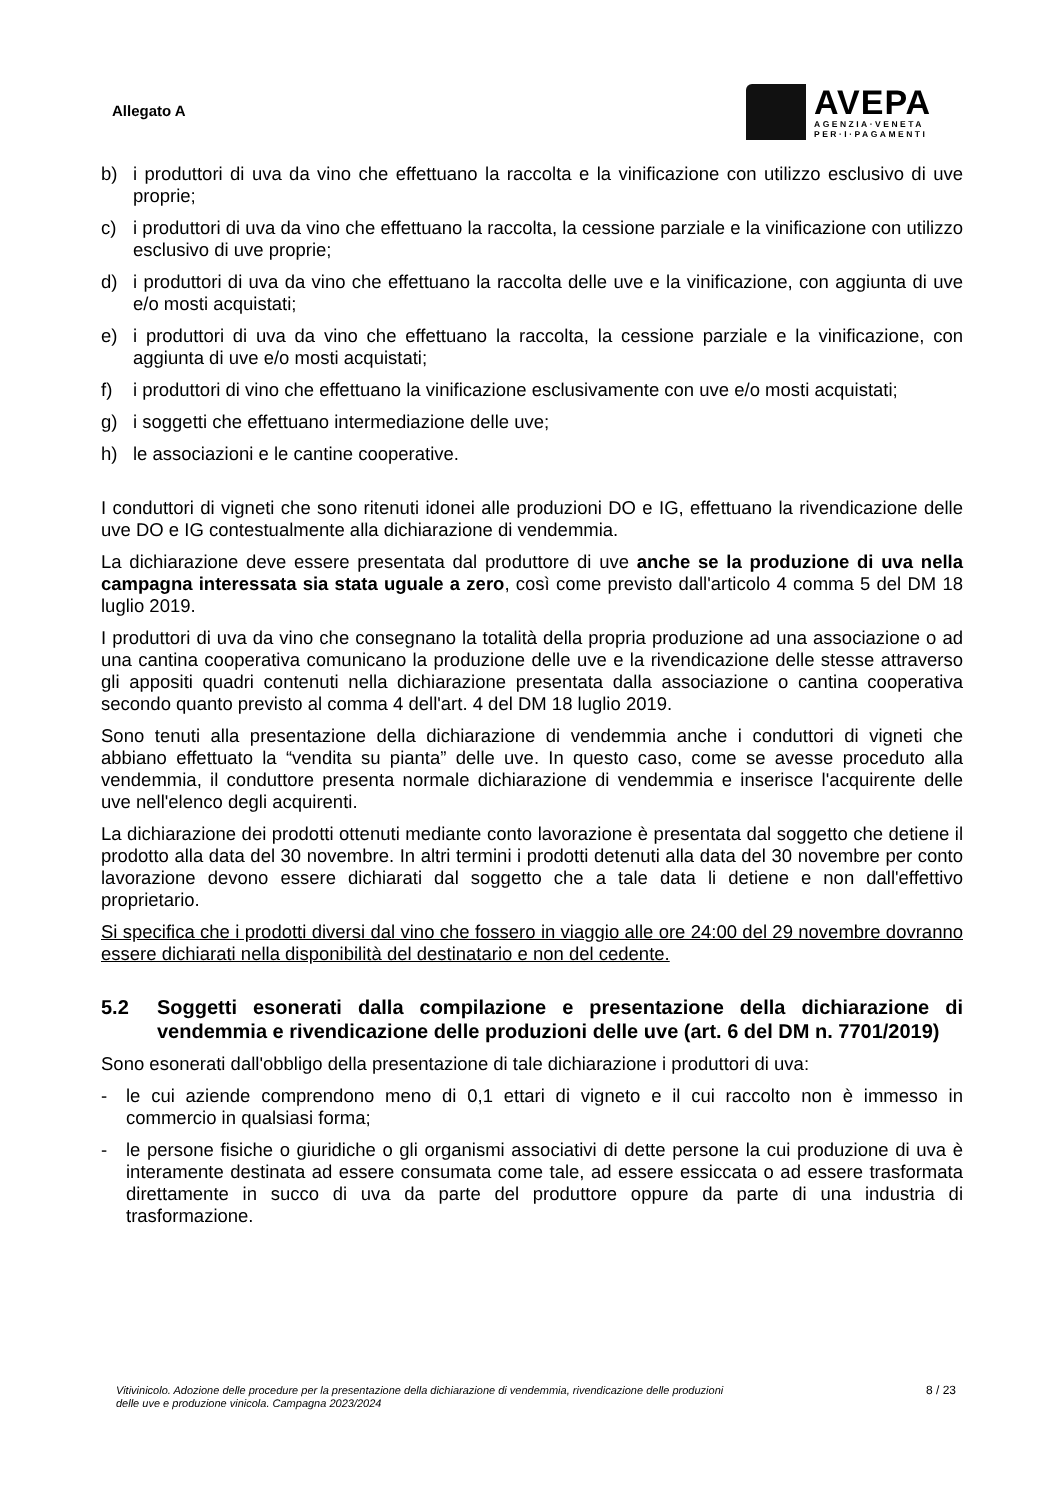Allegato A
AVEPA
AGENZIA·VENETA
PER·I·PAGAMENTI
b) i produttori di uva da vino che effettuano la raccolta e la vinificazione con utilizzo esclusivo di uve proprie;
c) i produttori di uva da vino che effettuano la raccolta, la cessione parziale e la vinificazione con utilizzo esclusivo di uve proprie;
d) i produttori di uva da vino che effettuano la raccolta delle uve e la vinificazione, con aggiunta di uve e/o mosti acquistati;
e) i produttori di uva da vino che effettuano la raccolta, la cessione parziale e la vinificazione, con aggiunta di uve e/o mosti acquistati;
f) i produttori di vino che effettuano la vinificazione esclusivamente con uve e/o mosti acquistati;
g) i soggetti che effettuano intermediazione delle uve;
h) le associazioni e le cantine cooperative.
I conduttori di vigneti che sono ritenuti idonei alle produzioni DO e IG, effettuano la rivendicazione delle uve DO e IG contestualmente alla dichiarazione di vendemmia.
La dichiarazione deve essere presentata dal produttore di uve anche se la produzione di uva nella campagna interessata sia stata uguale a zero, così come previsto dall'articolo 4 comma 5 del DM 18 luglio 2019.
I produttori di uva da vino che consegnano la totalità della propria produzione ad una associazione o ad una cantina cooperativa comunicano la produzione delle uve e la rivendicazione delle stesse attraverso gli appositi quadri contenuti nella dichiarazione presentata dalla associazione o cantina cooperativa secondo quanto previsto al comma 4 dell'art. 4 del DM 18 luglio 2019.
Sono tenuti alla presentazione della dichiarazione di vendemmia anche i conduttori di vigneti che abbiano effettuato la “vendita su pianta” delle uve. In questo caso, come se avesse proceduto alla vendemmia, il conduttore presenta normale dichiarazione di vendemmia e inserisce l'acquirente delle uve nell'elenco degli acquirenti.
La dichiarazione dei prodotti ottenuti mediante conto lavorazione è presentata dal soggetto che detiene il prodotto alla data del 30 novembre. In altri termini i prodotti detenuti alla data del 30 novembre per conto lavorazione devono essere dichiarati dal soggetto che a tale data li detiene e non dall'effettivo proprietario.
Si specifica che i prodotti diversi dal vino che fossero in viaggio alle ore 24:00 del 29 novembre dovranno essere dichiarati nella disponibilità del destinatario e non del cedente.
5.2 Soggetti esonerati dalla compilazione e presentazione della dichiarazione di vendemmia e rivendicazione delle produzioni delle uve (art. 6 del DM n. 7701/2019)
Sono esonerati dall'obbligo della presentazione di tale dichiarazione i produttori di uva:
- le cui aziende comprendono meno di 0,1 ettari di vigneto e il cui raccolto non è immesso in commercio in qualsiasi forma;
- le persone fisiche o giuridiche o gli organismi associativi di dette persone la cui produzione di uva è interamente destinata ad essere consumata come tale, ad essere essiccata o ad essere trasformata direttamente in succo di uva da parte del produttore oppure da parte di una industria di trasformazione.
Vitivinicolo. Adozione delle procedure per la presentazione della dichiarazione di vendemmia, rivendicazione delle produzioni
delle uve e produzione vinicola. Campagna 2023/2024 8 / 23